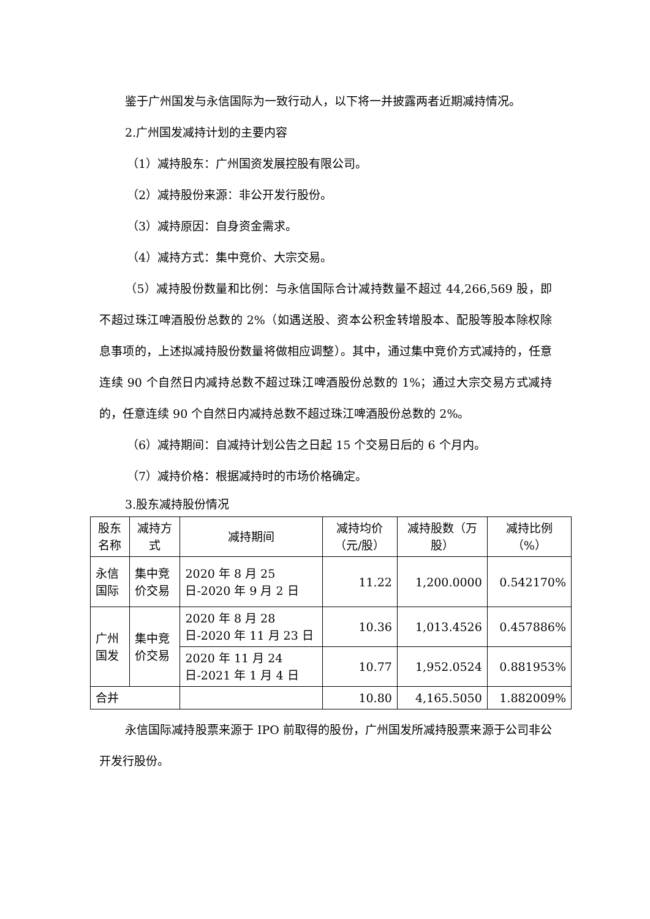鉴于广州国发与永信国际为一致行动人，以下将一并披露两者近期减持情况。
2.广州国发减持计划的主要内容
（1）减持股东：广州国资发展控股有限公司。
（2）减持股份来源：非公开发行股份。
（3）减持原因：自身资金需求。
（4）减持方式：集中竞价、大宗交易。
（5）减持股份数量和比例：与永信国际合计减持数量不超过 44,266,569 股，即不超过珠江啤酒股份总数的 2%（如遇送股、资本公积金转增股本、配股等股本除权除息事项的，上述拟减持股份数量将做相应调整）。其中，通过集中竞价方式减持的，任意连续 90 个自然日内减持总数不超过珠江啤酒股份总数的 1%；通过大宗交易方式减持的，任意连续 90 个自然日内减持总数不超过珠江啤酒股份总数的 2%。
（6）减持期间：自减持计划公告之日起 15 个交易日后的 6 个月内。
（7）减持价格：根据减持时的市场价格确定。
3.股东减持股份情况
| 股东名称 | 减持方式 | 减持期间 | 减持均价（元/股） | 减持股数（万股） | 减持比例（%） |
| --- | --- | --- | --- | --- | --- |
| 永信国际 | 集中竞价交易 | 2020 年 8 月 25 日-2020 年 9 月 2 日 | 11.22 | 1,200.0000 | 0.542170% |
| 广州国发 | 集中竞价交易 | 2020 年 8 月 28 日-2020 年 11 月 23 日 | 10.36 | 1,013.4526 | 0.457886% |
| | | 2020 年 11 月 24 日-2021 年 1 月 4 日 | 10.77 | 1,952.0524 | 0.881953% |
| 合并 | | | 10.80 | 4,165.5050 | 1.882009% |
永信国际减持股票来源于 IPO 前取得的股份，广州国发所减持股票来源于公司非公开发行股份。